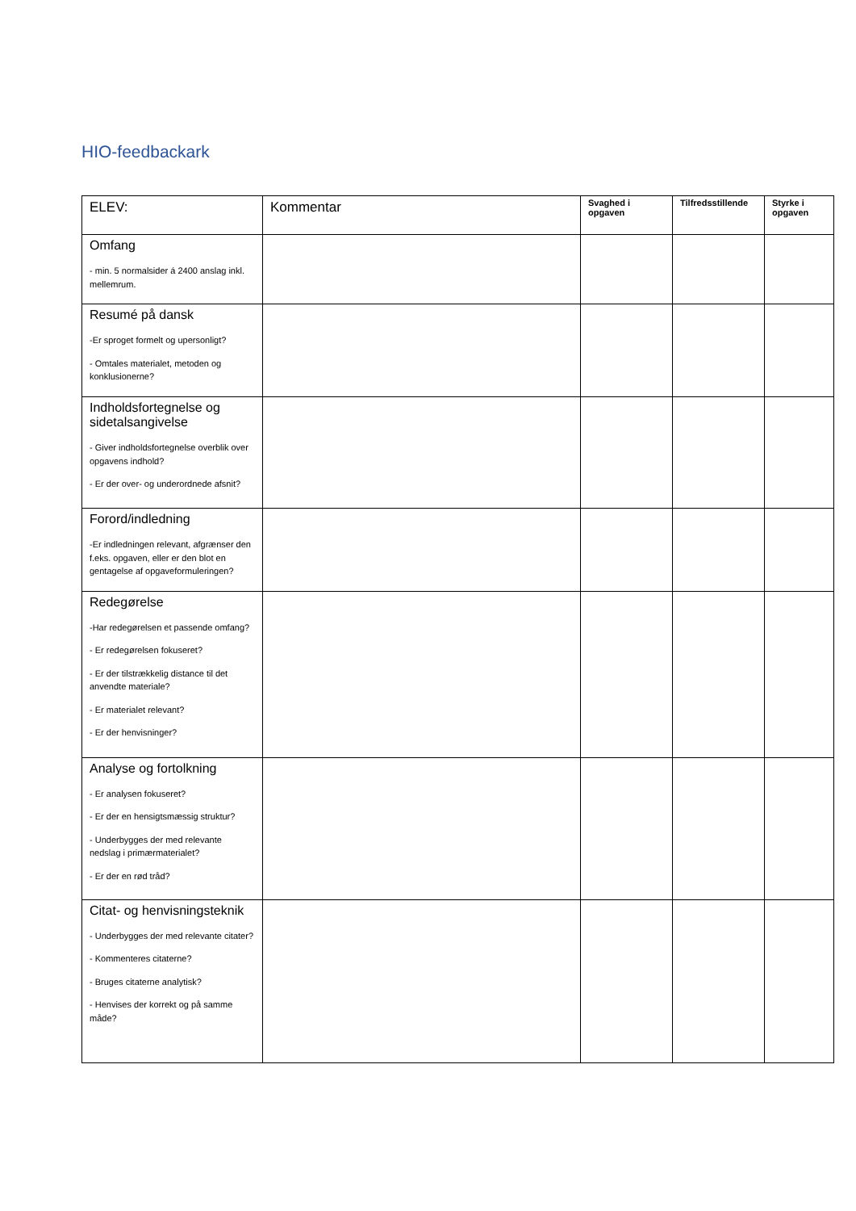HIO-feedbackark
| ELEV: | Kommentar | Svaghed i opgaven | Tilfredsstillende | Styrke i opgaven |
| --- | --- | --- | --- | --- |
| Omfang - min. 5 normalsider á 2400 anslag inkl. mellemrum. | | | | |
| Resumé på dansk -Er sproget formelt og upersonligt? - Omtales materialet, metoden og konklusionerne? | | | | |
| Indholdsfortegnelse og sidetalsangivelse - Giver indholdsfortegnelse overblik over opgavens indhold? - Er der over- og underordnede afsnit? | | | | |
| Forord/indledning -Er indledningen relevant, afgrænser den f.eks. opgaven, eller er den blot en gentagelse af opgaveformuleringen? | | | | |
| Redegørelse -Har redegørelsen et passende omfang? - Er redegørelsen fokuseret? - Er der tilstrækkelig distance til det anvendte materiale? - Er materialet relevant? - Er der henvisninger? | | | | |
| Analyse og fortolkning - Er analysen fokuseret? - Er der en hensigtsmæssig struktur? - Underbygges der med relevante nedslag i primærmaterialet? - Er der en rød tråd? | | | | |
| Citat- og henvisningsteknik - Underbygges der med relevante citater? - Kommenteres citaterne? - Bruges citaterne analytisk? - Henvises der korrekt og på samme måde? | | | | |